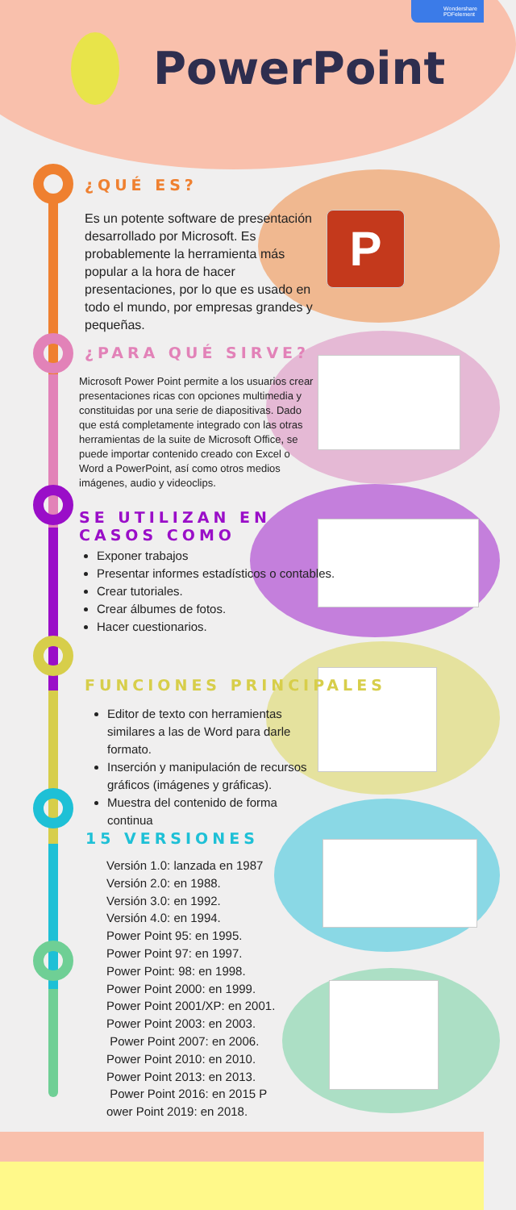Wondershare
PDFelement
PowerPoint
P
¿QUÉ ES?
Es un potente software de presentación desarrollado por Microsoft. Es probablemente la herramienta más popular a la hora de hacer presentaciones, por lo que es usado en todo el mundo, por empresas grandes y pequeñas.
¿PARA QUÉ SIRVE?
Microsoft Power Point permite a los usuarios crear presentaciones ricas con opciones multimedia y constituidas por una serie de diapositivas. Dado que está completamente integrado con las otras herramientas de la suite de Microsoft Office, se puede importar contenido creado con Excel o Word a PowerPoint, así como otros medios imágenes, audio y videoclips.
SE UTILIZAN EN CASOS COMO
Exponer trabajos
Presentar informes estadísticos o contables.
Crear tutoriales.
Crear álbumes de fotos.
Hacer cuestionarios.
FUNCIONES PRINCIPALES
Editor de texto con herramientas similares a las de Word para darle formato.
Inserción y manipulación de recursos gráficos (imágenes y gráficas).
Muestra del contenido de forma continua
15 VERSIONES
Versión 1.0: lanzada en 1987
Versión 2.0: en 1988.
Versión 3.0: en 1992.
Versión 4.0: en 1994.
Power Point 95: en 1995.
Power Point 97: en 1997.
Power Point: 98: en 1998.
Power Point 2000: en 1999.
Power Point 2001/XP: en 2001.
Power Point 2003: en 2003.
Power Point 2007: en 2006.
Power Point 2010: en 2010.
Power Point 2013: en 2013.
Power Point 2016: en 2015 P
ower Point 2019: en 2018.